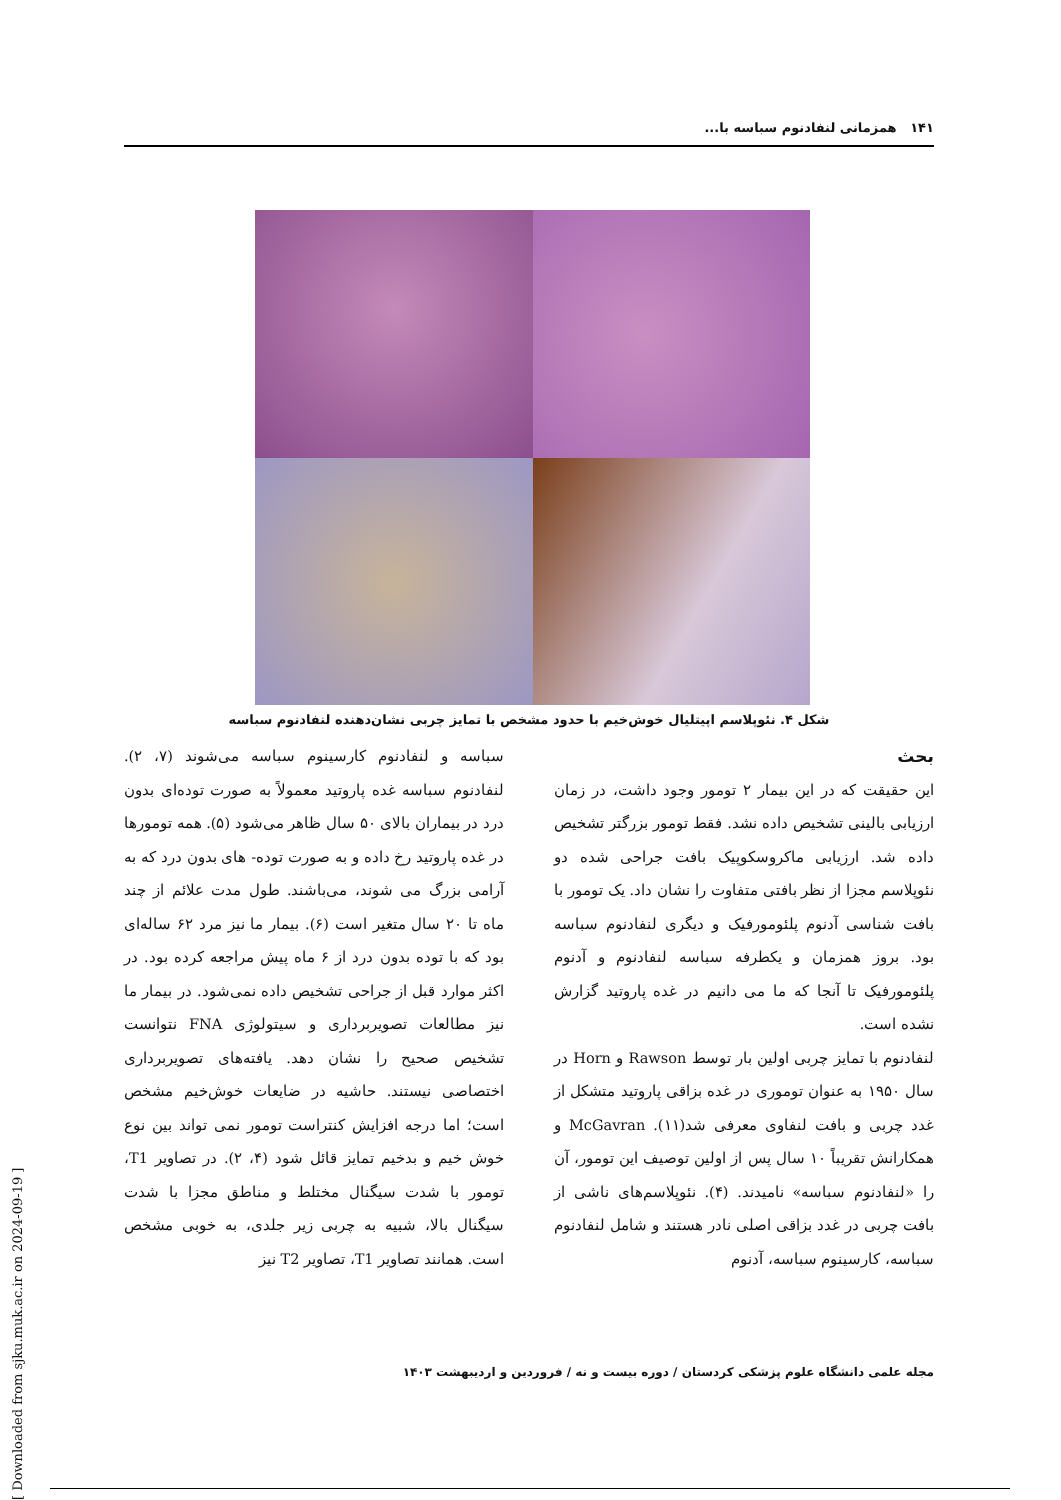۱۴۱ همزمانی لنفادنوم سباسه با...
شکل ۴. نئوپلاسم اپیتلیال خوش‌خیم با حدود مشخص با تمایز چربی نشان‌دهنده لنفادنوم سباسه
بحث
این حقیقت که در این بیمار ۲ تومور وجود داشت، در زمان ارزیابی بالینی تشخیص داده نشد. فقط تومور بزرگتر تشخیص داده شد. ارزیابی ماکروسکوپیک بافت جراحی شده دو نئوپلاسم مجزا از نظر بافتی متفاوت را نشان داد. یک تومور با بافت شناسی آدنوم پلئومورفیک و دیگری لنفادنوم سباسه بود. بروز همزمان و یکطرفه سباسه لنفادنوم و آدنوم پلئومورفیک تا آنجا که ما می دانیم در غده پاروتید گزارش نشده است.
لنفادنوم با تمایز چربی اولین بار توسط Rawson و Horn در سال ۱۹۵۰ به عنوان توموری در غده بزاقی پاروتید متشکل از غدد چربی و بافت لنفاوی معرفی شد(۱۱). McGavran و همکارانش تقریباً ۱۰ سال پس از اولین توصیف این تومور، آن را «لنفادنوم سباسه» نامیدند. (۴). نئوپلاسم‌های ناشی از بافت چربی در غدد بزاقی اصلی نادر هستند و شامل لنفادنوم سباسه، کارسینوم سباسه، آدنوم
سباسه و لنفادنوم کارسینوم سباسه می‌شوند (۷، ۲). لنفادنوم سباسه غده پاروتید معمولاً به صورت توده‌ای بدون درد در بیماران بالای ۵۰ سال ظاهر می‌شود (۵). همه تومورها در غده پاروتید رخ داده و به صورت توده- های بدون درد که به آرامی بزرگ می شوند، می‌باشند. طول مدت علائم از چند ماه تا ۲۰ سال متغیر است (۶). بیمار ما نیز مرد ۶۲ ساله‌ای بود که با توده بدون درد از ۶ ماه پیش مراجعه کرده بود. در اکثر موارد قبل از جراحی تشخیص داده نمی‌شود. در بیمار ما نیز مطالعات تصویربرداری و سیتولوژی FNA نتوانست تشخیص صحیح را نشان دهد. یافته‌های تصویربرداری اختصاصی نیستند. حاشیه در ضایعات خوش‌خیم مشخص است؛ اما درجه افزایش کنتراست تومور نمی تواند بین نوع خوش خیم و بدخیم تمایز قائل شود (۴، ۲). در تصاویر T1، تومور با شدت سیگنال مختلط و مناطق مجزا با شدت سیگنال بالا، شبیه به چربی زیر جلدی، به خوبی مشخص است. همانند تصاویر T1، تصاویر T2 نیز
مجله علمی دانشگاه علوم پزشکی کردستان / دوره بیست و نه / فروردین و اردیبهشت ۱۴۰۳
[ Downloaded from sjku.muk.ac.ir on 2024-09-19 ]